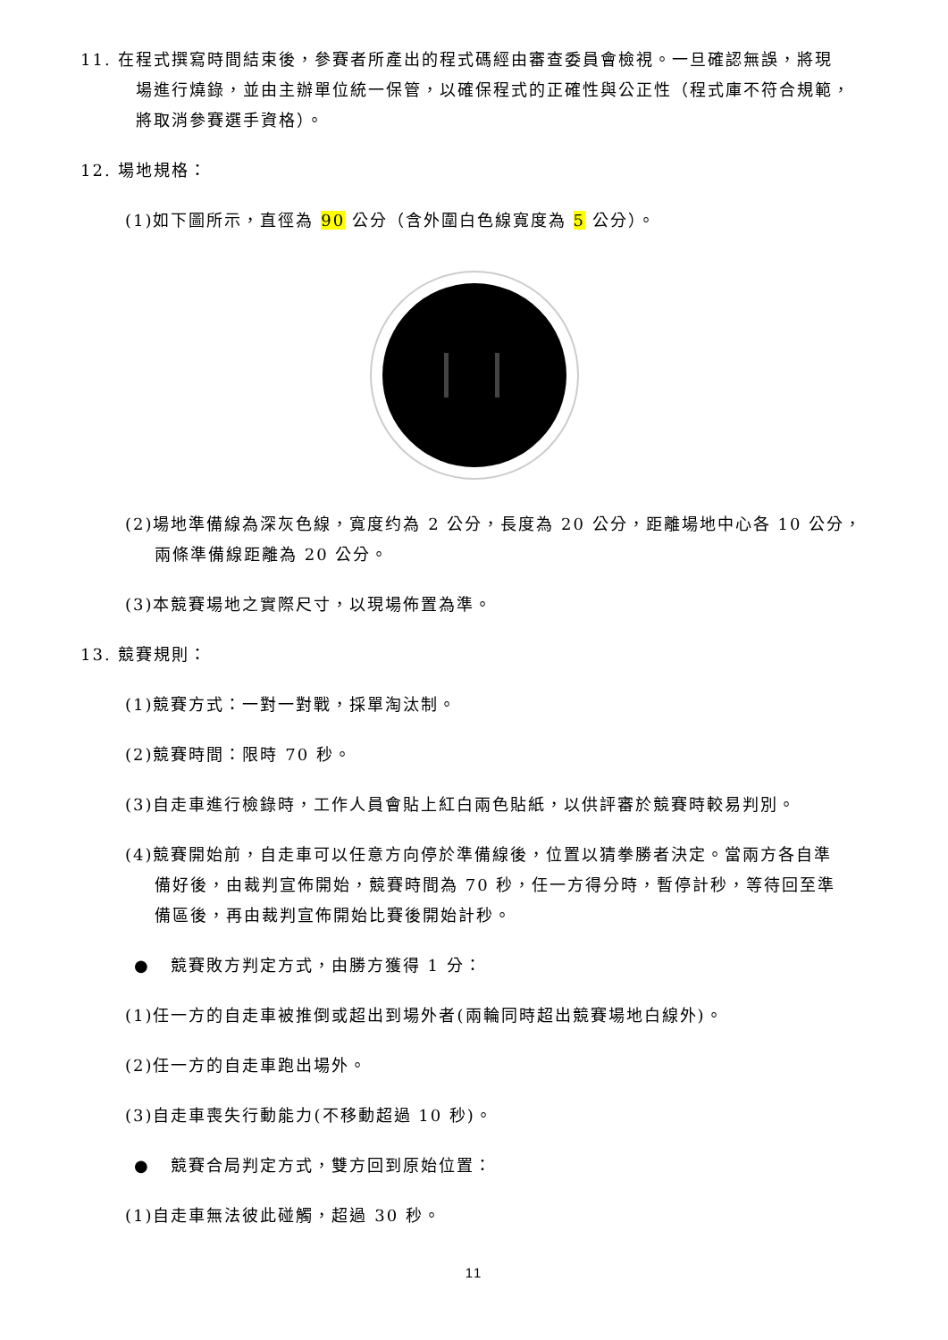11. 在程式撰寫時間結束後，參賽者所產出的程式碼經由審查委員會檢視。一旦確認無誤，將現
場進行燒錄，並由主辦單位統一保管，以確保程式的正確性與公正性（程式庫不符合規範，
將取消參賽選手資格）。
12. 場地規格：
(1)如下圖所示，直徑為 90 公分（含外圍白色線寬度為 5 公分）。
(2)場地準備線為深灰色線，寬度约為 2 公分，長度為 20 公分，距離場地中心各 10 公分，
兩條準備線距離為 20 公分。
(3)本競賽場地之實際尺寸，以現場佈置為準。
13. 競賽規則：
(1)競賽方式：一對一對戰，採單淘汰制。
(2)競賽時間：限時 70 秒。
(3)自走車進行檢錄時，工作人員會貼上紅白兩色貼紙，以供評審於競賽時較易判別。
(4)競賽開始前，自走車可以任意方向停於準備線後，位置以猜拳勝者決定。當兩方各自準
備好後，由裁判宣佈開始，競賽時間為 70 秒，任一方得分時，暫停計秒，等待回至準
備區後，再由裁判宣佈開始比賽後開始計秒。
● 競賽敗方判定方式，由勝方獲得 1 分：
(1)任一方的自走車被推倒或超出到場外者(兩輪同時超出競賽場地白線外)。
(2)任一方的自走車跑出場外。
(3)自走車喪失行動能力(不移動超過 10 秒)。
● 競賽合局判定方式，雙方回到原始位置：
(1)自走車無法彼此碰觸，超過 30 秒。
11